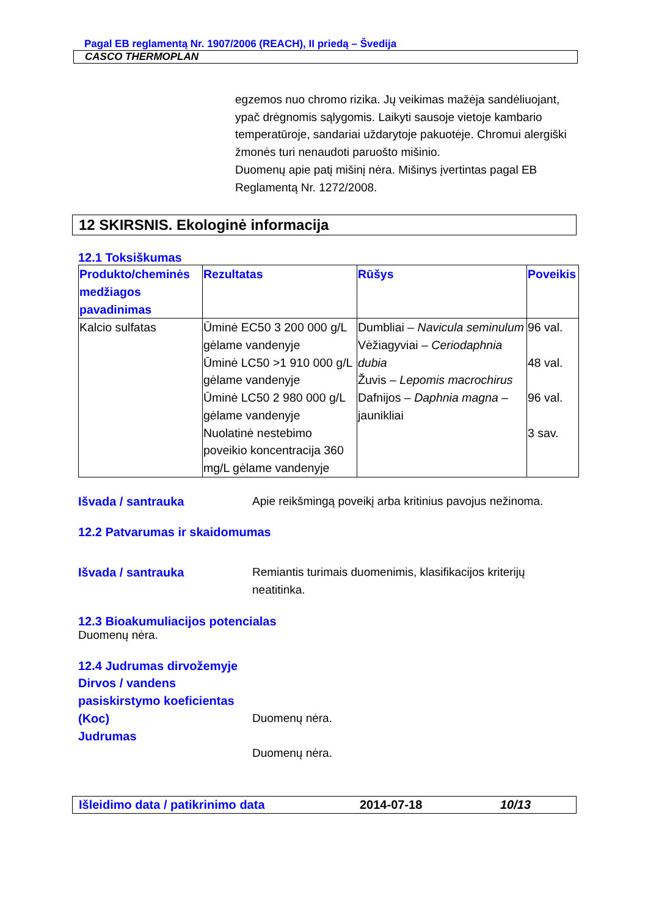Pagal EB reglamentą Nr. 1907/2006 (REACH), II priedą – Švedija
CASCO THERMOPLAN
egzemos nuo chromo rizika. Jų veikimas mažėja sandėliuojant, ypač drėgnomis sąlygomis. Laikyti sausoje vietoje kambario temperatūroje, sandariai uždarytoje pakuotėje. Chromui alergiški žmonės turi nenaudoti paruošto mišinio.
Duomenų apie patį mišinį nėra. Mišinys įvertintas pagal EB Reglamentą Nr. 1272/2008.
12 SKIRSNIS. Ekologinė informacija
12.1 Toksiškumas
| Produkto/cheminės medžiagos pavadinimas | Rezultatas | Rūšys | Poveikis |
| --- | --- | --- | --- |
| Kalcio sulfatas | Ūminė EC50 3 200 000 g/L gėlame vandenyje Ūminė LC50 >1 910 000 g/L gėlame vandenyje Ūminė LC50 2 980 000 g/L gėlame vandenyje Nuolatinė nestebimo poveikio koncentracija 360 mg/L gėlame vandenyje | Dumbliai – Navicula seminulum Vėžiagyviai – Ceriodaphnia dubia Žuvis – Lepomis macrochirus Dafnijos – Daphnia magna – jaunikliai | 96 val. 48 val. 96 val. 3 sav. |
Išvada / santrauka Apie reikšmingą poveikį arba kritinius pavojus nežinoma.
12.2 Patvarumas ir skaidomumas
Išvada / santrauka Remiantis turimais duomenimis, klasifikacijos kriterijų neatitinka.
12.3 Bioakumuliacijos potencialas
Duomenų nėra.
12.4 Judrumas dirvožemyje
Dirvos / vandens pasiskirstymo koeficientas (Koc)
Judrumas
Duomenų nėra.
Duomenų nėra.
Išleidimo data / patikrinimo data 2014-07-18 10/13